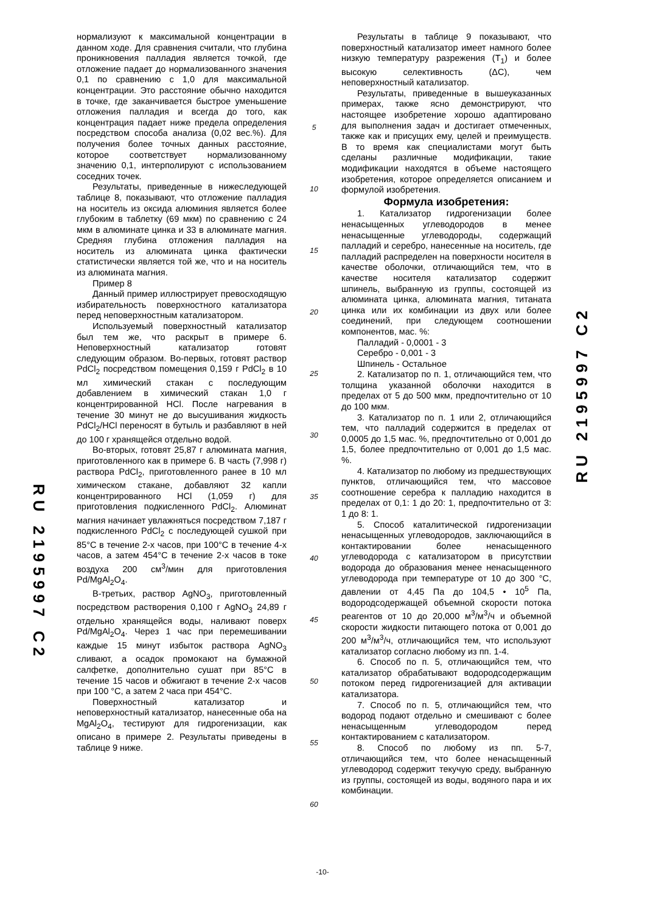RU 2195997 C2
нормализуют к максимальной концентрации в данном ходе. Для сравнения считали, что глубина проникновения палладия является точкой, где отложение падает до нормализованного значения 0,1 по сравнению с 1,0 для максимальной концентрации. Это расстояние обычно находится в точке, где заканчивается быстрое уменьшение отложения палладия и всегда до того, как концентрация падает ниже предела определения посредством способа анализа (0,02 вес.%). Для получения более точных данных расстояние, которое соответствует нормализованному значению 0,1, интерполируют с использованием соседних точек.
Результаты, приведенные в нижеследующей таблице 8, показывают, что отложение палладия на носитель из оксида алюминия является более глубоким в таблетку (69 мкм) по сравнению с 24 мкм в алюминате цинка и 33 в алюминате магния. Средняя глубина отложения палладия на носитель из алюмината цинка фактически статистически является той же, что и на носитель из алюмината магния.
Пример 8
Данный пример иллюстрирует превосходящую избирательность поверхностного катализатора перед неповерхностным катализатором.
Используемый поверхностный катализатор был тем же, что раскрыт в примере 6. Неповерхностный катализатор готовят следующим образом. Во-первых, готовят раствор PdCl<sub>2</sub> посредством помещения 0,159 г PdCl<sub>2</sub> в 10 мл химический стакан с последующим добавлением в химический стакан 1,0 г концентрированной HCl. После нагревания в течение 30 минут не до высушивания жидкость PdCl<sub>2</sub>/HCl переносят в бутыль и разбавляют в ней до 100 г хранящейся отдельно водой.
Во-вторых, готовят 25,87 г алюмината магния, приготовленного как в примере 6. В часть (7,998 г) раствора PdCl<sub>2</sub>, приготовленного ранее в 10 мл химическом стакане, добавляют 32 капли концентрированного HCl (1,059 г) для приготовления подкисленного PdCl<sub>2</sub>. Алюминат магния начинает увлажняться посредством 7,187 г подкисленного PdCl<sub>2</sub> с последующей сушкой при 85°С в течение 2-х часов, при 100°С в течение 4-х часов, а затем 454°С в течение 2-х часов в токе воздуха 200 см<sup>3</sup>/мин для приготовления Pd/MgAl<sub>2</sub>O<sub>4</sub>.
В-третьих, раствор AgNO<sub>3</sub>, приготовленный посредством растворения 0,100 г AgNO<sub>3</sub> 24,89 г отдельно хранящейся воды, наливают поверх Pd/MgAl<sub>2</sub>O<sub>4</sub>. Через 1 час при перемешивании каждые 15 минут избыток раствора AgNO<sub>3</sub> сливают, а осадок промокают на бумажной салфетке, дополнительно сушат при 85°С в течение 15 часов и обжигают в течение 2-х часов при 100 °С, а затем 2 часа при 454°С.
Поверхностный катализатор и неповерхностный катализатор, нанесенные оба на MgAl<sub>2</sub>O<sub>4</sub>, тестируют для гидрогенизации, как описано в примере 2. Результаты приведены в таблице 9 ниже.
5
10
15
20
25
30
35
40
45
50
55
60
Результаты в таблице 9 показывают, что поверхностный катализатор имеет намного более низкую температуру разрежения (T<sub>1</sub>) и более высокую селективность (ΔC), чем неповерхностный катализатор.
Результаты, приведенные в вышеуказанных примерах, также ясно демонстрируют, что настоящее изобретение хорошо адаптировано для выполнения задач и достигает отмеченных, также как и присущих ему, целей и преимуществ. В то время как специалистами могут быть сделаны различные модификации, такие модификации находятся в объеме настоящего изобретения, которое определяется описанием и формулой изобретения.
Формула изобретения:
1. Катализатор гидрогенизации более ненасыщенных углеводородов в менее ненасыщенные углеводороды, содержащий палладий и серебро, нанесенные на носитель, где палладий распределен на поверхности носителя в качестве оболочки, отличающийся тем, что в качестве носителя катализатор содержит шпинель, выбранную из группы, состоящей из алюмината цинка, алюмината магния, титаната цинка или их комбинации из двух или более соединений, при следующем соотношении компонентов, мас. %:
Палладий - 0,0001 - 3
Серебро - 0,001 - 3
Шпинель - Остальное
2. Катализатор по п. 1, отличающийся тем, что толщина указанной оболочки находится в пределах от 5 до 500 мкм, предпочтительно от 10 до 100 мкм.
3. Катализатор по п. 1 или 2, отличающийся тем, что палладий содержится в пределах от 0,0005 до 1,5 мас. %, предпочтительно от 0,001 до 1,5, более предпочтительно от 0,001 до 1,5 мас. %.
4. Катализатор по любому из предшествующих пунктов, отличающийся тем, что массовое соотношение серебра к палладию находится в пределах от 0,1: 1 до 20: 1, предпочтительно от 3: 1 до 8: 1.
5. Способ каталитической гидрогенизации ненасыщенных углеводородов, заключающийся в контактировании более ненасыщенного углеводорода с катализатором в присутствии водорода до образования менее ненасыщенного углеводорода при температуре от 10 до 300 °С, давлении от 4,45 Па до 104,5 • 10<sup>5</sup> Па, водородсодержащей объемной скорости потока реагентов от 10 до 20,000 м<sup>3</sup>/м<sup>3</sup>/ч и объемной скорости жидкости питающего потока от 0,001 до 200 м<sup>3</sup>/м<sup>3</sup>/ч, отличающийся тем, что используют катализатор согласно любому из пп. 1-4.
6. Способ по п. 5, отличающийся тем, что катализатор обрабатывают водородсодержащим потоком перед гидрогенизацией для активации катализатора.
7. Способ по п. 5, отличающийся тем, что водород подают отдельно и смешивают с более ненасыщенным углеводородом перед контактированием с катализатором.
8. Способ по любому из пп. 5-7, отличающийся тем, что более ненасыщенный углеводород содержит текучую среду, выбранную из группы, состоящей из воды, водяного пара и их комбинации.
RU 2195997 C2
-10-